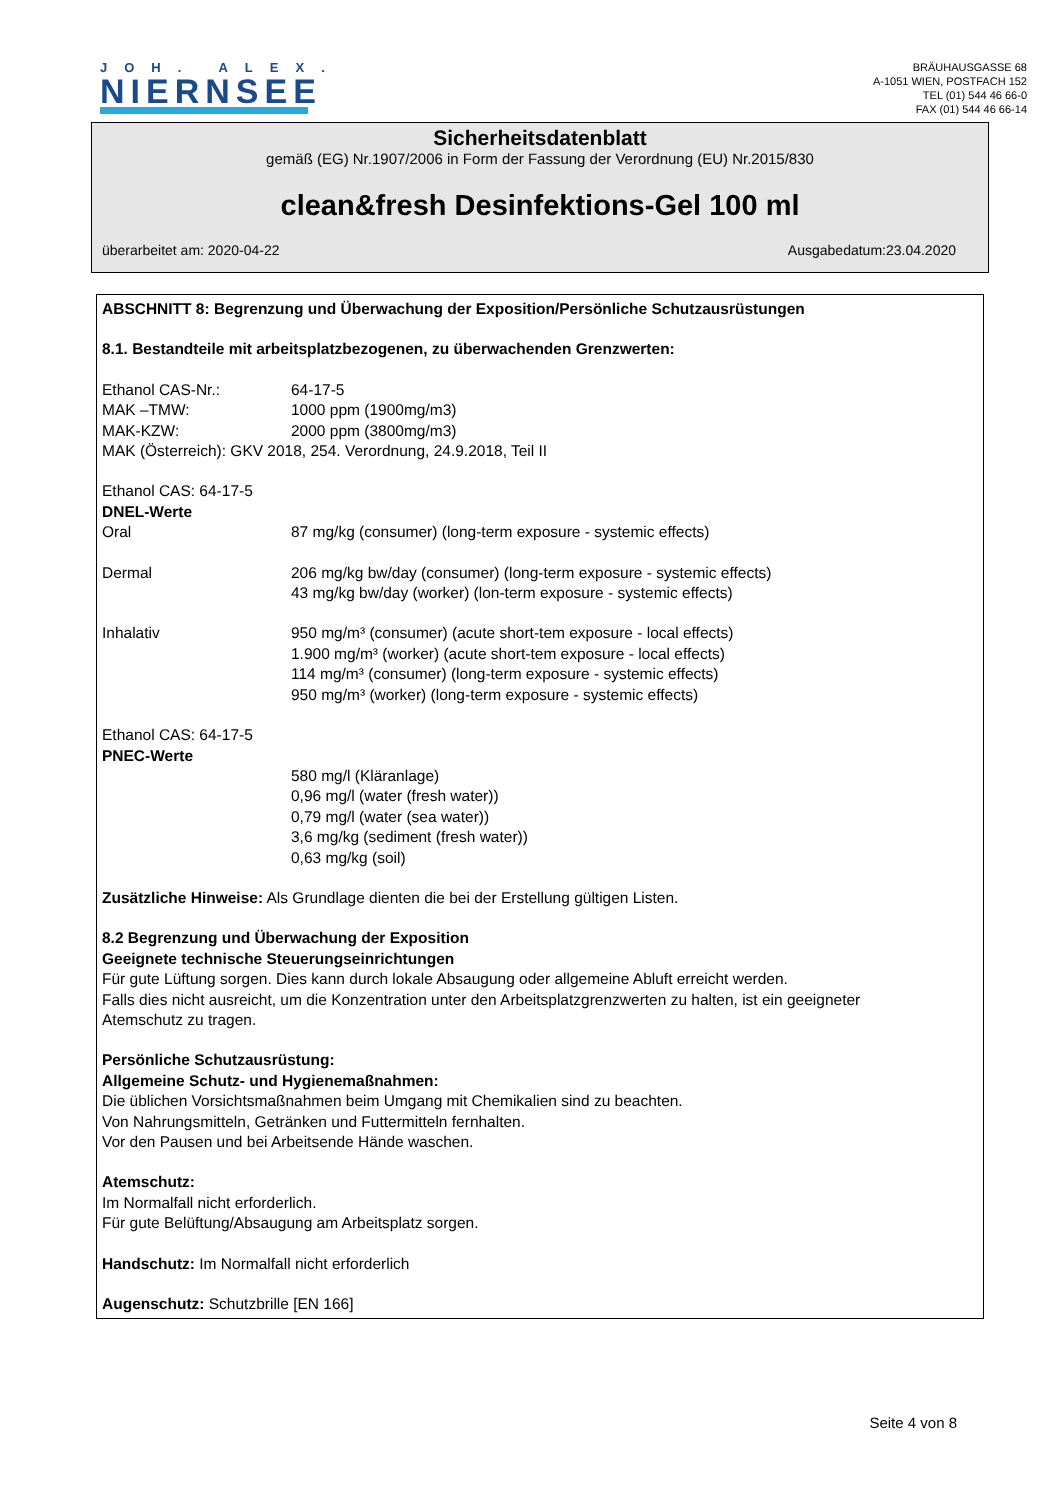JOH. ALEX.
NIERNSEE
BRÄUHAUSGASSE 68
A-1051 WIEN, POSTFACH 152
TEL (01) 544 46 66-0
FAX (01) 544 46 66-14
Sicherheitsdatenblatt
gemäß (EG) Nr.1907/2006 in Form der Fassung der Verordnung (EU) Nr.2015/830
clean&fresh Desinfektions-Gel 100 ml
überarbeitet am: 2020-04-22 Ausgabedatum:23.04.2020
ABSCHNITT 8: Begrenzung und Überwachung der Exposition/Persönliche Schutzausrüstungen
8.1. Bestandteile mit arbeitsplatzbezogenen, zu überwachenden Grenzwerten:
Ethanol CAS-Nr.: 64-17-5
MAK –TMW: 1000 ppm (1900mg/m3)
MAK-KZW: 2000 ppm (3800mg/m3)
MAK (Österreich): GKV 2018, 254. Verordnung, 24.9.2018, Teil II
Ethanol CAS: 64-17-5
DNEL-Werte
Oral 87 mg/kg (consumer) (long-term exposure - systemic effects)
Dermal 206 mg/kg bw/day (consumer) (long-term exposure - systemic effects)
43 mg/kg bw/day (worker) (lon-term exposure - systemic effects)
Inhalativ 950 mg/m³ (consumer) (acute short-tem exposure - local effects)
1.900 mg/m³ (worker) (acute short-tem exposure - local effects)
114 mg/m³ (consumer) (long-term exposure - systemic effects)
950 mg/m³ (worker) (long-term exposure - systemic effects)
Ethanol CAS: 64-17-5
PNEC-Werte
580 mg/l (Kläranlage)
0,96 mg/l (water (fresh water))
0,79 mg/l (water (sea water))
3,6 mg/kg (sediment (fresh water))
0,63 mg/kg (soil)
Zusätzliche Hinweise: Als Grundlage dienten die bei der Erstellung gültigen Listen.
8.2 Begrenzung und Überwachung der Exposition
Geeignete technische Steuerungseinrichtungen
Für gute Lüftung sorgen. Dies kann durch lokale Absaugung oder allgemeine Abluft erreicht werden.
Falls dies nicht ausreicht, um die Konzentration unter den Arbeitsplatzgrenzwerten zu halten, ist ein geeigneter
Atemschutz zu tragen.
Persönliche Schutzausrüstung:
Allgemeine Schutz- und Hygienemaßnahmen:
Die üblichen Vorsichtsmaßnahmen beim Umgang mit Chemikalien sind zu beachten.
Von Nahrungsmitteln, Getränken und Futtermitteln fernhalten.
Vor den Pausen und bei Arbeitsende Hände waschen.
Atemschutz:
Im Normalfall nicht erforderlich.
Für gute Belüftung/Absaugung am Arbeitsplatz sorgen.
Handschutz: Im Normalfall nicht erforderlich
Augenschutz: Schutzbrille [EN 166]
Seite 4 von 8